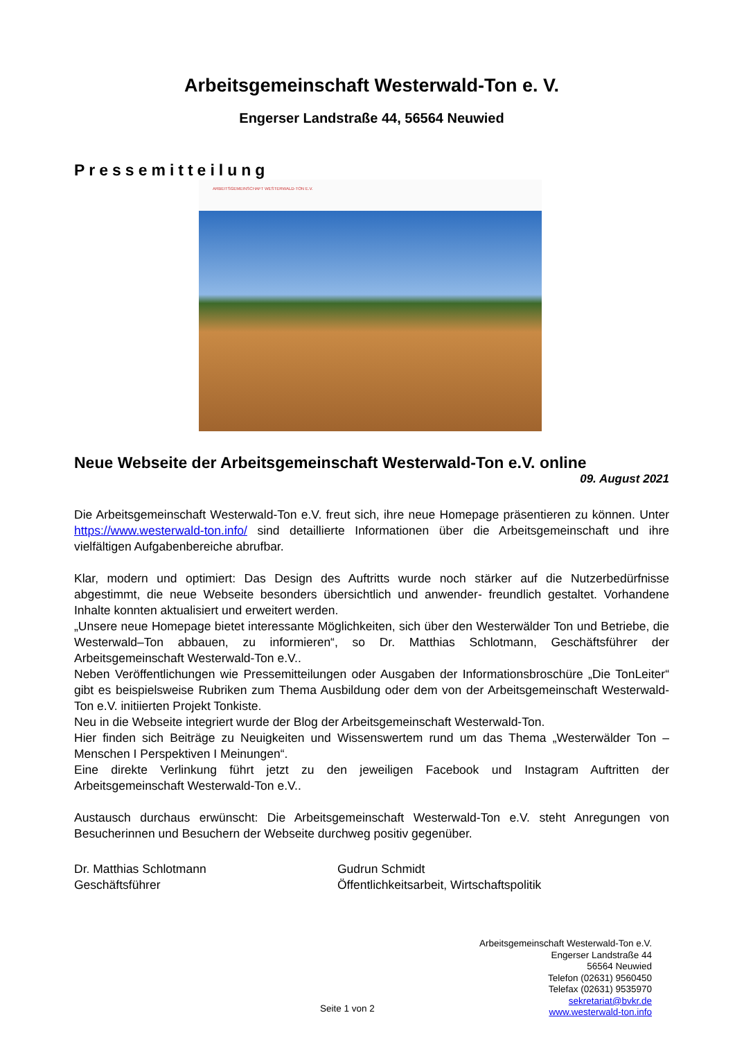Arbeitsgemeinschaft Westerwald-Ton e. V.
Engerser Landstraße 44, 56564 Neuwied
Pressemitteilung
ARBEITSGEMEINSCHAFT WESTERWALD-TON E.V.
Neue Webseite der Arbeitsgemeinschaft Westerwald-Ton e.V. online
09. August 2021
Die Arbeitsgemeinschaft Westerwald-Ton e.V. freut sich, ihre neue Homepage präsentieren zu können. Unter https://www.westerwald-ton.info/ sind detaillierte Informationen über die Arbeitsgemeinschaft und ihre vielfältigen Aufgabenbereiche abrufbar.
Klar, modern und optimiert: Das Design des Auftritts wurde noch stärker auf die Nutzerbedürfnisse abgestimmt, die neue Webseite besonders übersichtlich und anwender- freundlich gestaltet. Vorhandene Inhalte konnten aktualisiert und erweitert werden.
„Unsere neue Homepage bietet interessante Möglichkeiten, sich über den Westerwälder Ton und Betriebe, die Westerwald–Ton abbauen, zu informieren“, so Dr. Matthias Schlotmann, Geschäftsführer der Arbeitsgemeinschaft Westerwald-Ton e.V..
Neben Veröffentlichungen wie Pressemitteilungen oder Ausgaben der Informationsbroschüre „Die TonLeiter“ gibt es beispielsweise Rubriken zum Thema Ausbildung oder dem von der Arbeitsgemeinschaft Westerwald-Ton e.V. initiierten Projekt Tonkiste.
Neu in die Webseite integriert wurde der Blog der Arbeitsgemeinschaft Westerwald-Ton.
Hier finden sich Beiträge zu Neuigkeiten und Wissenswertem rund um das Thema „Westerwälder Ton – Menschen I Perspektiven I Meinungen“.
Eine direkte Verlinkung führt jetzt zu den jeweiligen Facebook und Instagram Auftritten der Arbeitsgemeinschaft Westerwald-Ton e.V..
Austausch durchaus erwünscht: Die Arbeitsgemeinschaft Westerwald-Ton e.V. steht Anregungen von Besucherinnen und Besuchern der Webseite durchweg positiv gegenüber.
Dr. Matthias Schlotmann
Geschäftsführer
Gudrun Schmidt
Öffentlichkeitsarbeit, Wirtschaftspolitik
Arbeitsgemeinschaft Westerwald-Ton e.V.
Engerser Landstraße 44
56564 Neuwied
Telefon (02631) 9560450
Telefax (02631) 9535970
sekretariat@bvkr.de
www.westerwald-ton.info
Seite 1 von 2